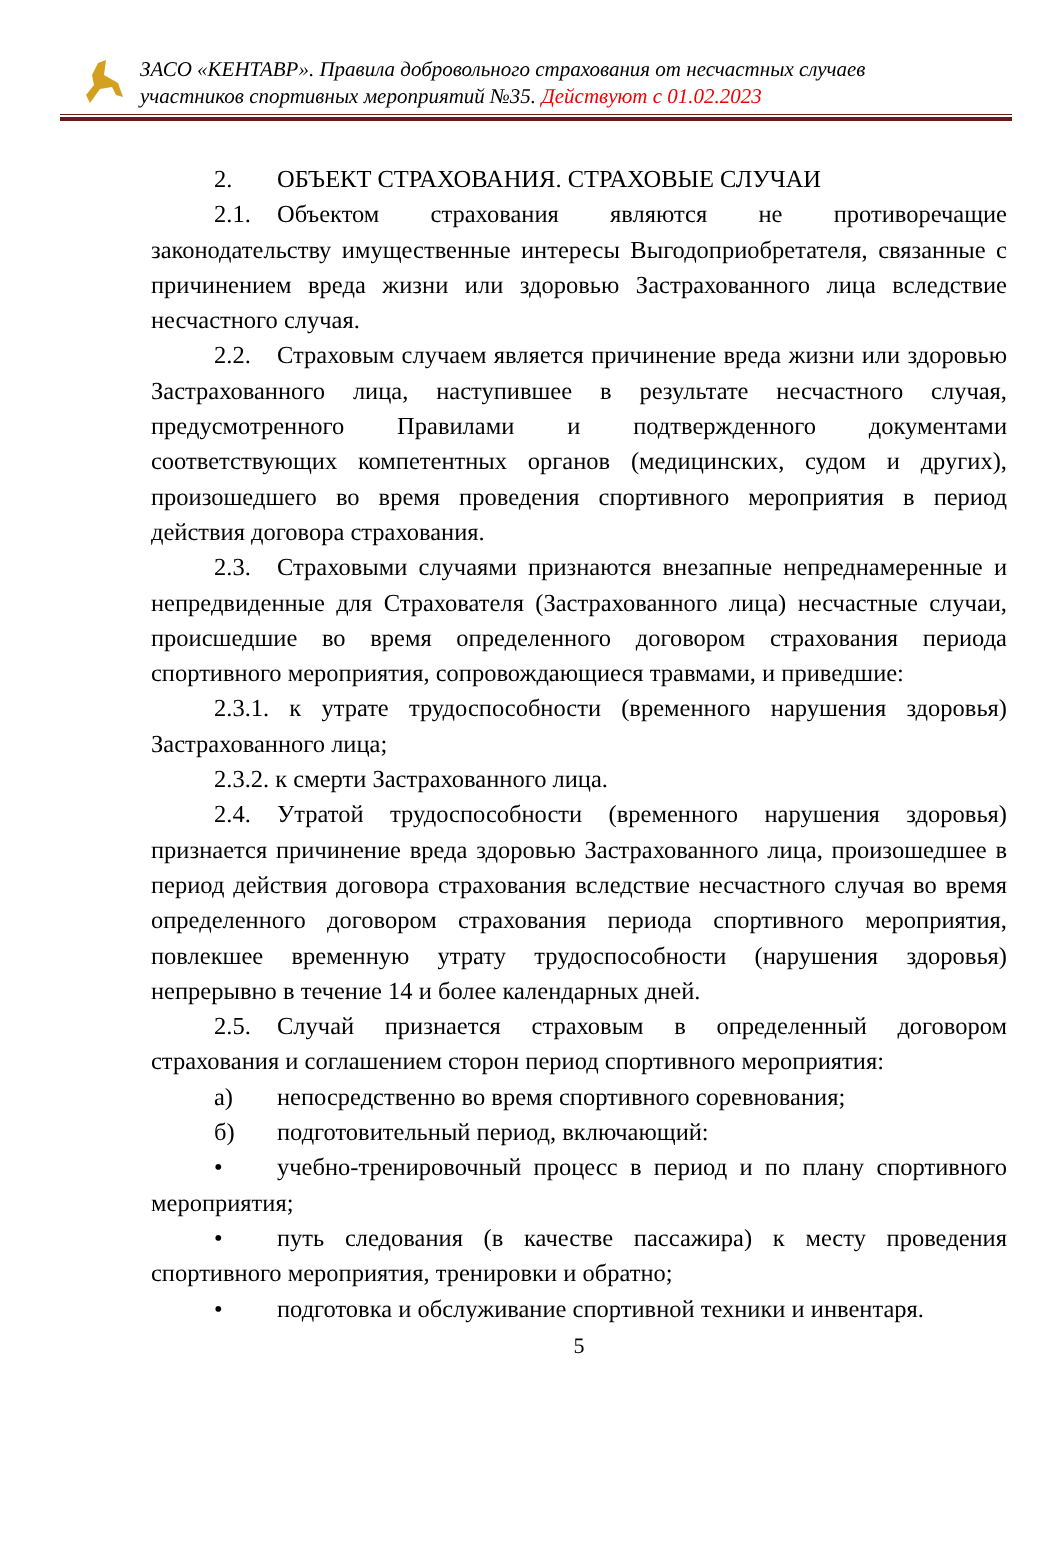ЗАСО «КЕНТАВР». Правила добровольного страхования от несчастных случаев
участников спортивных мероприятий №35. Действуют с 01.02.2023
2. ОБЪЕКТ СТРАХОВАНИЯ. СТРАХОВЫЕ СЛУЧАИ
2.1. Объектом страхования являются не противоречащие законодательству имущественные интересы Выгодоприобретателя, связанные с причинением вреда жизни или здоровью Застрахованного лица вследствие несчастного случая.
2.2. Страховым случаем является причинение вреда жизни или здоровью Застрахованного лица, наступившее в результате несчастного случая, предусмотренного Правилами и подтвержденного документами соответствующих компетентных органов (медицинских, судом и других), произошедшего во время проведения спортивного мероприятия в период действия договора страхования.
2.3. Страховыми случаями признаются внезапные непреднамеренные и непредвиденные для Страхователя (Застрахованного лица) несчастные случаи, происшедшие во время определенного договором страхования периода спортивного мероприятия, сопровождающиеся травмами, и приведшие:
2.3.1. к утрате трудоспособности (временного нарушения здоровья) Застрахованного лица;
2.3.2. к смерти Застрахованного лица.
2.4. Утратой трудоспособности (временного нарушения здоровья) признается причинение вреда здоровью Застрахованного лица, произошедшее в период действия договора страхования вследствие несчастного случая во время определенного договором страхования периода спортивного мероприятия, повлекшее временную утрату трудоспособности (нарушения здоровья) непрерывно в течение 14 и более календарных дней.
2.5. Случай признается страховым в определенный договором страхования и соглашением сторон период спортивного мероприятия:
а) непосредственно во время спортивного соревнования;
б) подготовительный период, включающий:
• учебно-тренировочный процесс в период и по плану спортивного мероприятия;
• путь следования (в качестве пассажира) к месту проведения спортивного мероприятия, тренировки и обратно;
• подготовка и обслуживание спортивной техники и инвентаря.
5